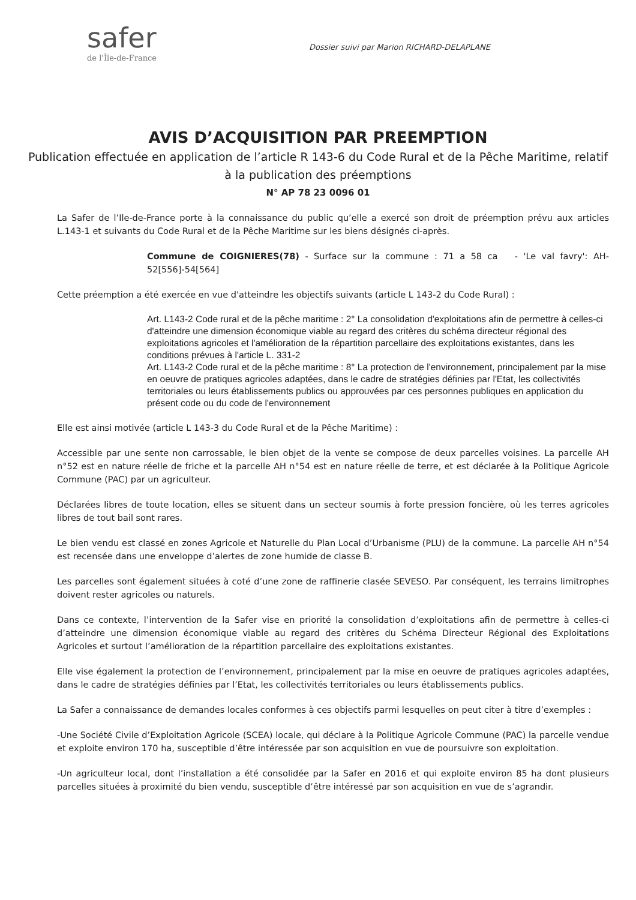safer
de l'Île-de-France
Dossier suivi par Marion RICHARD-DELAPLANE
AVIS D’ACQUISITION PAR PREEMPTION
Publication effectuée en application de l’article R 143-6 du Code Rural et de la Pêche Maritime, relatif à la publication des préemptions
N° AP 78 23 0096 01
La Safer de l’Ile-de-France porte à la connaissance du public qu’elle a exercé son droit de préemption prévu aux articles L.143-1 et suivants du Code Rural et de la Pêche Maritime sur les biens désignés ci-après.
Commune de COIGNIERES(78) - Surface sur la commune : 71 a 58 ca - 'Le val favry': AH- 52[556]-54[564]
Cette préemption a été exercée en vue d'atteindre les objectifs suivants (article L 143-2 du Code Rural) :
Art. L143-2 Code rural et de la pêche maritime : 2° La consolidation d'exploitations afin de permettre à celles-ci d'atteindre une dimension économique viable au regard des critères du schéma directeur régional des exploitations agricoles et l'amélioration de la répartition parcellaire des exploitations existantes, dans les conditions prévues à l'article L. 331-2
Art. L143-2 Code rural et de la pêche maritime : 8° La protection de l'environnement, principalement par la mise en oeuvre de pratiques agricoles adaptées, dans le cadre de stratégies définies par l'Etat, les collectivités territoriales ou leurs établissements publics ou approuvées par ces personnes publiques en application du présent code ou du code de l'environnement
Elle est ainsi motivée (article L 143-3 du Code Rural et de la Pêche Maritime) :
Accessible par une sente non carrossable, le bien objet de la vente se compose de deux parcelles voisines. La parcelle AH n°52 est en nature réelle de friche et la parcelle AH n°54 est en nature réelle de terre, et est déclarée à la Politique Agricole Commune (PAC) par un agriculteur.
Déclarées libres de toute location, elles se situent dans un secteur soumis à forte pression foncière, où les terres agricoles libres de tout bail sont rares.
Le bien vendu est classé en zones Agricole et Naturelle du Plan Local d’Urbanisme (PLU) de la commune. La parcelle AH n°54 est recensée dans une enveloppe d’alertes de zone humide de classe B.
Les parcelles sont également situées à coté d’une zone de raffinerie clasée SEVESO. Par conséquent, les terrains limitrophes doivent rester agricoles ou naturels.
Dans ce contexte, l’intervention de la Safer vise en priorité la consolidation d’exploitations afin de permettre à celles-ci d’atteindre une dimension économique viable au regard des critères du Schéma Directeur Régional des Exploitations Agricoles et surtout l’amélioration de la répartition parcellaire des exploitations existantes.
Elle vise également la protection de l’environnement, principalement par la mise en oeuvre de pratiques agricoles adaptées, dans le cadre de stratégies définies par l’Etat, les collectivités territoriales ou leurs établissements publics.
La Safer a connaissance de demandes locales conformes à ces objectifs parmi lesquelles on peut citer à titre d’exemples :
-Une Société Civile d’Exploitation Agricole (SCEA) locale, qui déclare à la Politique Agricole Commune (PAC) la parcelle vendue et exploite environ 170 ha, susceptible d’être intéressée par son acquisition en vue de poursuivre son exploitation.
-Un agriculteur local, dont l’installation a été consolidée par la Safer en 2016 et qui exploite environ 85 ha dont plusieurs parcelles situées à proximité du bien vendu, susceptible d’être intéressé par son acquisition en vue de s’agrandir.